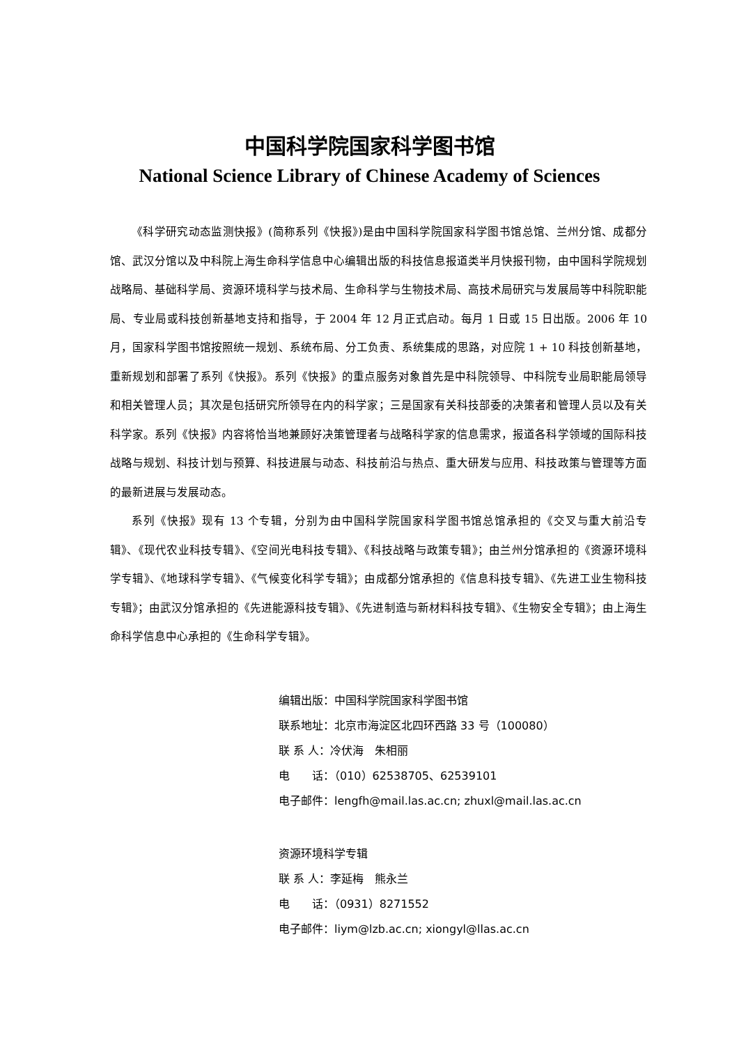中国科学院国家科学图书馆
National Science Library of Chinese Academy of Sciences
《科学研究动态监测快报》(简称系列《快报》)是由中国科学院国家科学图书馆总馆、兰州分馆、成都分馆、武汉分馆以及中科院上海生命科学信息中心编辑出版的科技信息报道类半月快报刊物，由中国科学院规划战略局、基础科学局、资源环境科学与技术局、生命科学与生物技术局、高技术局研究与发展局等中科院职能局、专业局或科技创新基地支持和指导，于 2004 年 12 月正式启动。每月 1 日或 15 日出版。2006 年 10 月，国家科学图书馆按照统一规划、系统布局、分工负责、系统集成的思路，对应院 1 + 10 科技创新基地，重新规划和部署了系列《快报》。系列《快报》的重点服务对象首先是中科院领导、中科院专业局职能局领导和相关管理人员；其次是包括研究所领导在内的科学家；三是国家有关科技部委的决策者和管理人员以及有关科学家。系列《快报》内容将恰当地兼顾好决策管理者与战略科学家的信息需求，报道各科学领域的国际科技战略与规划、科技计划与预算、科技进展与动态、科技前沿与热点、重大研发与应用、科技政策与管理等方面的最新进展与发展动态。
系列《快报》现有 13 个专辑，分别为由中国科学院国家科学图书馆总馆承担的《交叉与重大前沿专辑》、《现代农业科技专辑》、《空间光电科技专辑》、《科技战略与政策专辑》；由兰州分馆承担的《资源环境科学专辑》、《地球科学专辑》、《气候变化科学专辑》；由成都分馆承担的《信息科技专辑》、《先进工业生物科技专辑》；由武汉分馆承担的《先进能源科技专辑》、《先进制造与新材料科技专辑》、《生物安全专辑》；由上海生命科学信息中心承担的《生命科学专辑》。
编辑出版：中国科学院国家科学图书馆
联系地址：北京市海淀区北四环西路 33 号（100080）
联 系 人：冷伏海　朱相丽
电　　话：（010）62538705、62539101
电子邮件：lengfh@mail.las.ac.cn; zhuxl@mail.las.ac.cn
资源环境科学专辑
联 系 人：李延梅　熊永兰
电　　话：（0931）8271552
电子邮件：liym@lzb.ac.cn; xiongyl@llas.ac.cn